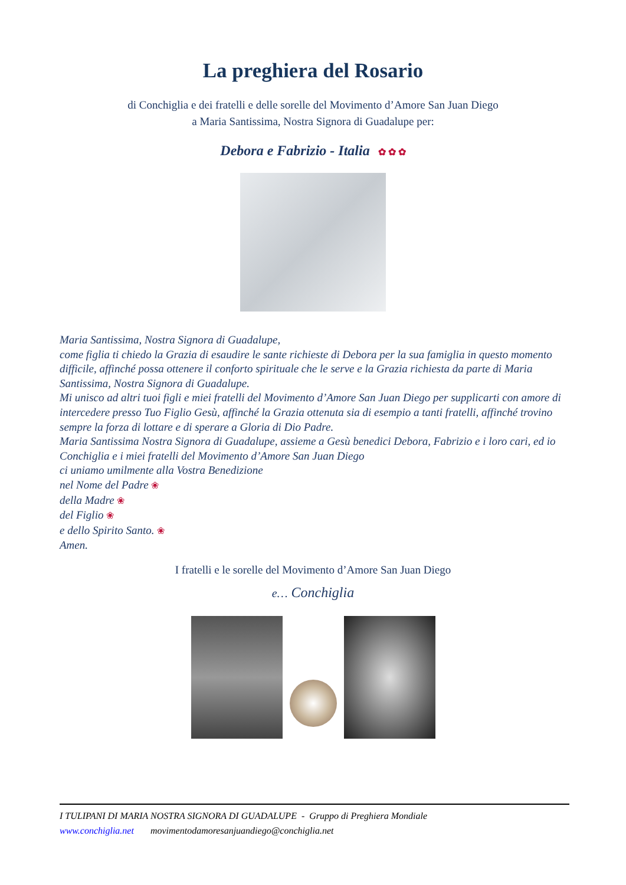La preghiera del Rosario
di Conchiglia e dei fratelli e delle sorelle del Movimento d’Amore San Juan Diego
a Maria Santissima, Nostra Signora di Guadalupe per:
Debora e Fabrizio - Italia ✿ ✿ ✿
Maria Santissima, Nostra Signora di Guadalupe,
come figlia ti chiedo la Grazia di esaudire le sante richieste di Debora per la sua famiglia in questo momento difficile, affinché possa ottenere il conforto spirituale che le serve e la Grazia richiesta da parte di Maria Santissima, Nostra Signora di Guadalupe.
Mi unisco ad altri tuoi figli e miei fratelli del Movimento d’Amore San Juan Diego per supplicarti con amore di intercedere presso Tuo Figlio Gesù, affinché la Grazia ottenuta sia di esempio a tanti fratelli, affinché trovino sempre la forza di lottare e di sperare a Gloria di Dio Padre.
Maria Santissima Nostra Signora di Guadalupe, assieme a Gesù benedici Debora, Fabrizio e i loro cari, ed io Conchiglia e i miei fratelli del Movimento d’Amore San Juan Diego
ci uniamo umilmente alla Vostra Benedizione
nel Nome del Padre ❀
della Madre ❀
del Figlio ❀
e dello Spirito Santo. ❀
Amen.
I fratelli e le sorelle del Movimento d’Amore San Juan Diego
e… Conchiglia
I TULIPANI DI MARIA NOSTRA SIGNORA DI GUADALUPE - Gruppo di Preghiera Mondiale
www.conchiglia.net movimentodamoresanjuandiego@conchiglia.net